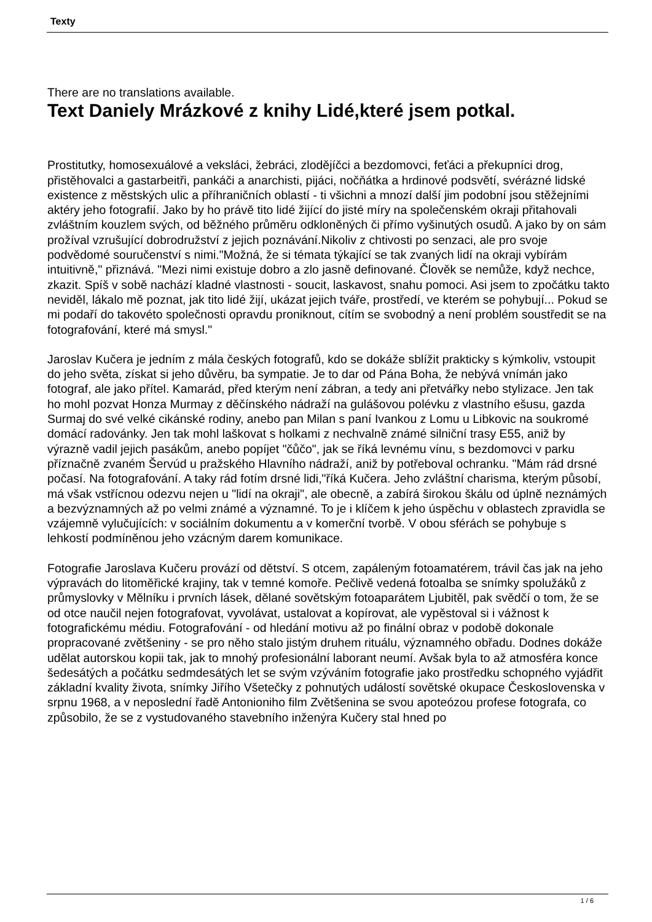Texty
There are no translations available.
Text Daniely Mrázkové z knihy Lidé,které jsem potkal.
Prostitutky, homosexuálové a veksláci, žebráci, zlodějíčci a bezdomovci, feťáci a překupníci drog, přistěhovalci a gastarbeitři, pankáči a anarchisti, pijáci, nočňátka a hrdinové podsvětí, svérázné lidské existence z městských ulic a příhraničních oblastí - ti všichni a mnozí další jim podobní jsou stěžejními aktéry jeho fotografií. Jako by ho právě tito lidé žijící do jisté míry na společenském okraji přitahovali zvláštním kouzlem svých, od běžného průměru odkloněných či přímo vyšinutých osudů. A jako by on sám prožíval vzrušující dobrodružství z jejich poznávání.Nikoliv z chtivosti po senzaci, ale pro svoje podvědomé souručenství s nimi."Možná, že si témata týkající se tak zvaných lidí na okraji vybírám intuitivně," přiznává. "Mezi nimi existuje dobro a zlo jasně definované. Člověk se nemůže, když nechce, zkazit. Spíš v sobě nachází kladné vlastnosti - soucit, laskavost, snahu pomoci. Asi jsem to zpočátku takto neviděl, lákalo mě poznat, jak tito lidé žijí, ukázat jejich tváře, prostředí, ve kterém se pohybují... Pokud se mi podaří do takovéto společnosti opravdu proniknout, cítím se svobodný a není problém soustředit se na fotografování, které má smysl."
Jaroslav Kučera je jedním z mála českých fotografů, kdo se dokáže sblížit prakticky s kýmkoliv, vstoupit do jeho světa, získat si jeho důvěru, ba sympatie. Je to dar od Pána Boha, že nebývá vnímán jako fotograf, ale jako přítel. Kamarád, před kterým není zábran, a tedy ani přetvářky nebo stylizace. Jen tak ho mohl pozvat Honza Murmay z děčínského nádraží na gulášovou polévku z vlastního ešusu, gazda Surmaj do své velké cikánské rodiny, anebo pan Milan s paní Ivankou z Lomu u Libkovic na soukromé domácí radovánky. Jen tak mohl laškovat s holkami z nechvalně známé silniční trasy E55, aniž by výrazně vadil jejich pasákům, anebo popíjet "čůčo", jak se říká levnému vínu, s bezdomovci v parku příznačně zvaném Šervúd u pražského Hlavního nádraží, aniž by potřeboval ochranku. "Mám rád drsné počasí. Na fotografování. A taky rád fotím drsné lidi,"říká Kučera. Jeho zvláštní charisma, kterým působí, má však vstřícnou odezvu nejen u "lidí na okraji", ale obecně, a zabírá širokou škálu od úplně neznámých a bezvýznamných až po velmi známé a významné. To je i klíčem k jeho úspěchu v oblastech zpravidla se vzájemně vylučujících: v sociálním dokumentu a v komerční tvorbě. V obou sférách se pohybuje s lehkostí podmíněnou jeho vzácným darem komunikace.
Fotografie Jaroslava Kučeru provází od dětství. S otcem, zapáleným fotoamatérem, trávil čas jak na jeho výpravách do litoměřické krajiny, tak v temné komoře. Pečlivě vedená fotoalba se snímky spolužáků z průmyslovky v Mělníku i prvních lásek, dělané sovětským fotoaparátem Ljubitěl, pak svědčí o tom, že se od otce naučil nejen fotografovat, vyvolávat, ustalovat a kopírovat, ale vypěstoval si i vážnost k fotografickému médiu. Fotografování - od hledání motivu až po finální obraz v podobě dokonale propracované zvětšeniny - se pro něho stalo jistým druhem rituálu, významného obřadu. Dodnes dokáže udělat autorskou kopii tak, jak to mnohý profesionální laborant neumí. Avšak byla to až atmosféra konce šedesátých a počátku sedmdesátých let se svým vzýváním fotografie jako prostředku schopného vyjádřit základní kvality života, snímky Jiřího Všetečky z pohnutých událostí sovětské okupace Československa v srpnu 1968, a v neposlední řadě Antonioniho film Zvětšenina se svou apoteózou profese fotografa, co způsobilo, že se z vystudovaného stavebního inženýra Kučery stal hned po
1 / 6